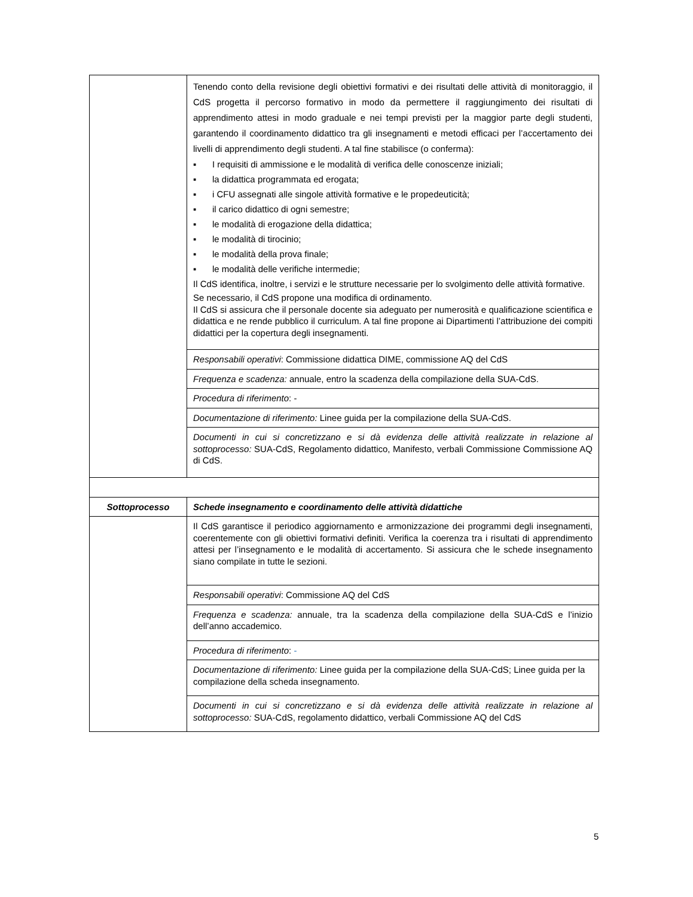| | Tenendo conto della revisione degli obiettivi formativi e dei risultati delle attività di monitoraggio, il CdS progetta il percorso formativo in modo da permettere il raggiungimento dei risultati di apprendimento attesi in modo graduale e nei tempi previsti per la maggior parte degli studenti, garantendo il coordinamento didattico tra gli insegnamenti e metodi efficaci per l’accertamento dei livelli di apprendimento degli studenti. A tal fine stabilisce (o conferma): ▪ I requisiti di ammissione e le modalità di verifica delle conoscenze iniziali; ▪ la didattica programmata ed erogata; ▪ i CFU assegnati alle singole attività formative e le propedeuticità; ▪ il carico didattico di ogni semestre; ▪ le modalità di erogazione della didattica; ▪ le modalità di tirocinio; ▪ le modalità della prova finale; ▪ le modalità delle verifiche intermedie; Il CdS identifica, inoltre, i servizi e le strutture necessarie per lo svolgimento delle attività formative. Se necessario, il CdS propone una modifica di ordinamento. Il CdS si assicura che il personale docente sia adeguato per numerosità e qualificazione scientifica e didattica e ne rende pubblico il curriculum. A tal fine propone ai Dipartimenti l’attribuzione dei compiti didattici per la copertura degli insegnamenti. |
| | Responsabili operativi : Commissione didattica DIME, commissione AQ del CdS |
| | Frequenza e scadenza: annuale, entro la scadenza della compilazione della SUA-CdS. |
| | Procedura di riferimento : - |
| | Documentazione di riferimento: Linee guida per la compilazione della SUA-CdS. |
| | Documenti in cui si concretizzano e si dà evidenza delle attività realizzate in relazione al sottoprocesso: SUA-CdS, Regolamento didattico, Manifesto, verbali Commissione Commissione AQ di CdS. |
| Sottoprocesso | Schede insegnamento e coordinamento delle attività didattiche |
| | Il CdS garantisce il periodico aggiornamento e armonizzazione dei programmi degli insegnamenti, coerentemente con gli obiettivi formativi definiti. Verifica la coerenza tra i risultati di apprendimento attesi per l’insegnamento e le modalità di accertamento. Si assicura che le schede insegnamento siano compilate in tutte le sezioni. |
| | Responsabili operativi : Commissione AQ del CdS |
| | Frequenza e scadenza: annuale, tra la scadenza della compilazione della SUA-CdS e l’inizio dell’anno accademico. |
| | Procedura di riferimento : - |
| | Documentazione di riferimento: Linee guida per la compilazione della SUA-CdS; Linee guida per la compilazione della scheda insegnamento. |
| | Documenti in cui si concretizzano e si dà evidenza delle attività realizzate in relazione al sottoprocesso: SUA-CdS, regolamento didattico, verbali Commissione AQ del CdS |
5